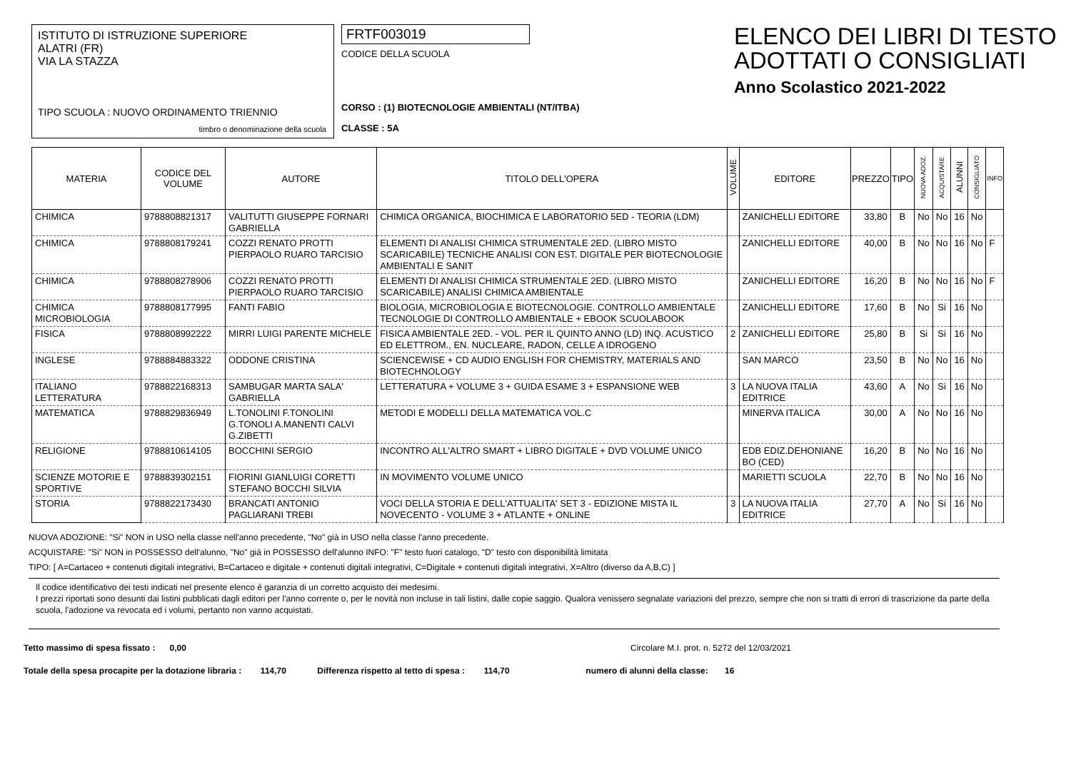ISTITUTO DI ISTRUZIONE SUPERIORE
ALATRI (FR)
VIA LA STAZZA
TIPO SCUOLA : NUOVO ORDINAMENTO TRIENNIO
timbro o denominazione della scuola
FRTF003019
CODICE DELLA SCUOLA
CORSO : (1) BIOTECNOLOGIE AMBIENTALI (NT/ITBA)
CLASSE : 5A
ELENCO DEI LIBRI DI TESTO
ADOTTATI O CONSIGLIATI
Anno Scolastico 2021-2022
| MATERIA | CODICE DEL VOLUME | AUTORE | TITOLO DELL'OPERA | VOLUME | EDITORE | PREZZO | TIPO | NUOVA ADOZ. | ACQUISTARE | ALUNNI | CONSIGLIATO | INFO |
| --- | --- | --- | --- | --- | --- | --- | --- | --- | --- | --- | --- | --- |
| CHIMICA | 9788808821317 | VALITUTTI GIUSEPPE FORNARI GABRIELLA | CHIMICA ORGANICA, BIOCHIMICA E LABORATORIO 5ED - TEORIA (LDM) | | ZANICHELLI EDITORE | 33,80 | B | No | No | 16 | No | |
| CHIMICA | 9788808179241 | COZZI RENATO PROTTI PIERPAOLO RUARO TARCISIO | ELEMENTI DI ANALISI CHIMICA STRUMENTALE 2ED. (LIBRO MISTO SCARICABILE) TECNICHE ANALISI CON EST. DIGITALE PER BIOTECNOLOGIE AMBIENTALI E SANIT | | ZANICHELLI EDITORE | 40,00 | B | No | No | 16 | No | F |
| CHIMICA | 9788808278906 | COZZI RENATO PROTTI PIERPAOLO RUARO TARCISIO | ELEMENTI DI ANALISI CHIMICA STRUMENTALE 2ED. (LIBRO MISTO SCARICABILE) ANALISI CHIMICA AMBIENTALE | | ZANICHELLI EDITORE | 16,20 | B | No | No | 16 | No | F |
| CHIMICA MICROBIOLOGIA | 9788808177995 | FANTI FABIO | BIOLOGIA, MICROBIOLOGIA E BIOTECNOLOGIE. CONTROLLO AMBIENTALE TECNOLOGIE DI CONTROLLO AMBIENTALE + EBOOK SCUOLABOOK | | ZANICHELLI EDITORE | 17,60 | B | No | Si | 16 | No | |
| FISICA | 9788808992222 | MIRRI LUIGI PARENTE MICHELE | FISICA AMBIENTALE 2ED. - VOL. PER IL QUINTO ANNO (LD) INQ. ACUSTICO ED ELETTROM., EN. NUCLEARE, RADON, CELLE A IDROGENO | 2 | ZANICHELLI EDITORE | 25,80 | B | Si | Si | 16 | No | |
| INGLESE | 9788884883322 | ODDONE CRISTINA | SCIENCEWISE + CD AUDIO ENGLISH FOR CHEMISTRY, MATERIALS AND BIOTECHNOLOGY | | SAN MARCO | 23,50 | B | No | No | 16 | No | |
| ITALIANO LETTERATURA | 9788822168313 | SAMBUGAR MARTA SALA' GABRIELLA | LETTERATURA + VOLUME 3 + GUIDA ESAME 3 + ESPANSIONE WEB | 3 | LA NUOVA ITALIA EDITRICE | 43,60 | A | No | Si | 16 | No | |
| MATEMATICA | 9788829836949 | L.TONOLINI F.TONOLINI G.TONOLI A.MANENTI CALVI G.ZIBETTI | METODI E MODELLI DELLA MATEMATICA VOL.C | | MINERVA ITALICA | 30,00 | A | No | No | 16 | No | |
| RELIGIONE | 9788810614105 | BOCCHINI SERGIO | INCONTRO ALL'ALTRO SMART + LIBRO DIGITALE + DVD VOLUME UNICO | | EDB EDIZ.DEHONIANE BO (CED) | 16,20 | B | No | No | 16 | No | |
| SCIENZE MOTORIE E SPORTIVE | 9788839302151 | FIORINI GIANLUIGI CORETTI STEFANO BOCCHI SILVIA | IN MOVIMENTO VOLUME UNICO | | MARIETTI SCUOLA | 22,70 | B | No | No | 16 | No | |
| STORIA | 9788822173430 | BRANCATI ANTONIO PAGLIARANI TREBI | VOCI DELLA STORIA E DELL'ATTUALITA' SET 3 - EDIZIONE MISTA IL NOVECENTO - VOLUME 3 + ATLANTE + ONLINE | 3 | LA NUOVA ITALIA EDITRICE | 27,70 | A | No | Si | 16 | No | |
NUOVA ADOZIONE: "Si" NON in USO nella classe nell'anno precedente, "No" già in USO nella classe l'anno precedente.
ACQUISTARE: "Si" NON in POSSESSO dell'alunno, "No" già in POSSESSO dell'alunno INFO: "F" testo fuori catalogo, "D" testo con disponibilità limitata
TIPO: [ A=Cartaceo + contenuti digitali integrativi, B=Cartaceo e digitale + contenuti digitali integrativi, C=Digitale + contenuti digitali integrativi, X=Altro (diverso da A,B,C) ]
Il codice identificativo dei testi indicati nel presente elenco è garanzia di un corretto acquisto dei medesimi.
I prezzi riportati sono desunti dai listini pubblicati dagli editori per l'anno corrente o, per le novità non incluse in tali listini, dalle copie saggio. Qualora venissero segnalate variazioni del prezzo, sempre che non si tratti di errori di trascrizione da parte della scuola, l'adozione va revocata ed i volumi, pertanto non vanno acquistati.
Tetto massimo di spesa fissato : 0,00 Circolare M.I. prot. n. 5272 del 12/03/2021
Totale della spesa procapite per la dotazione libraria : 114,70 Differenza rispetto al tetto di spesa : 114,70 numero di alunni della classe: 16